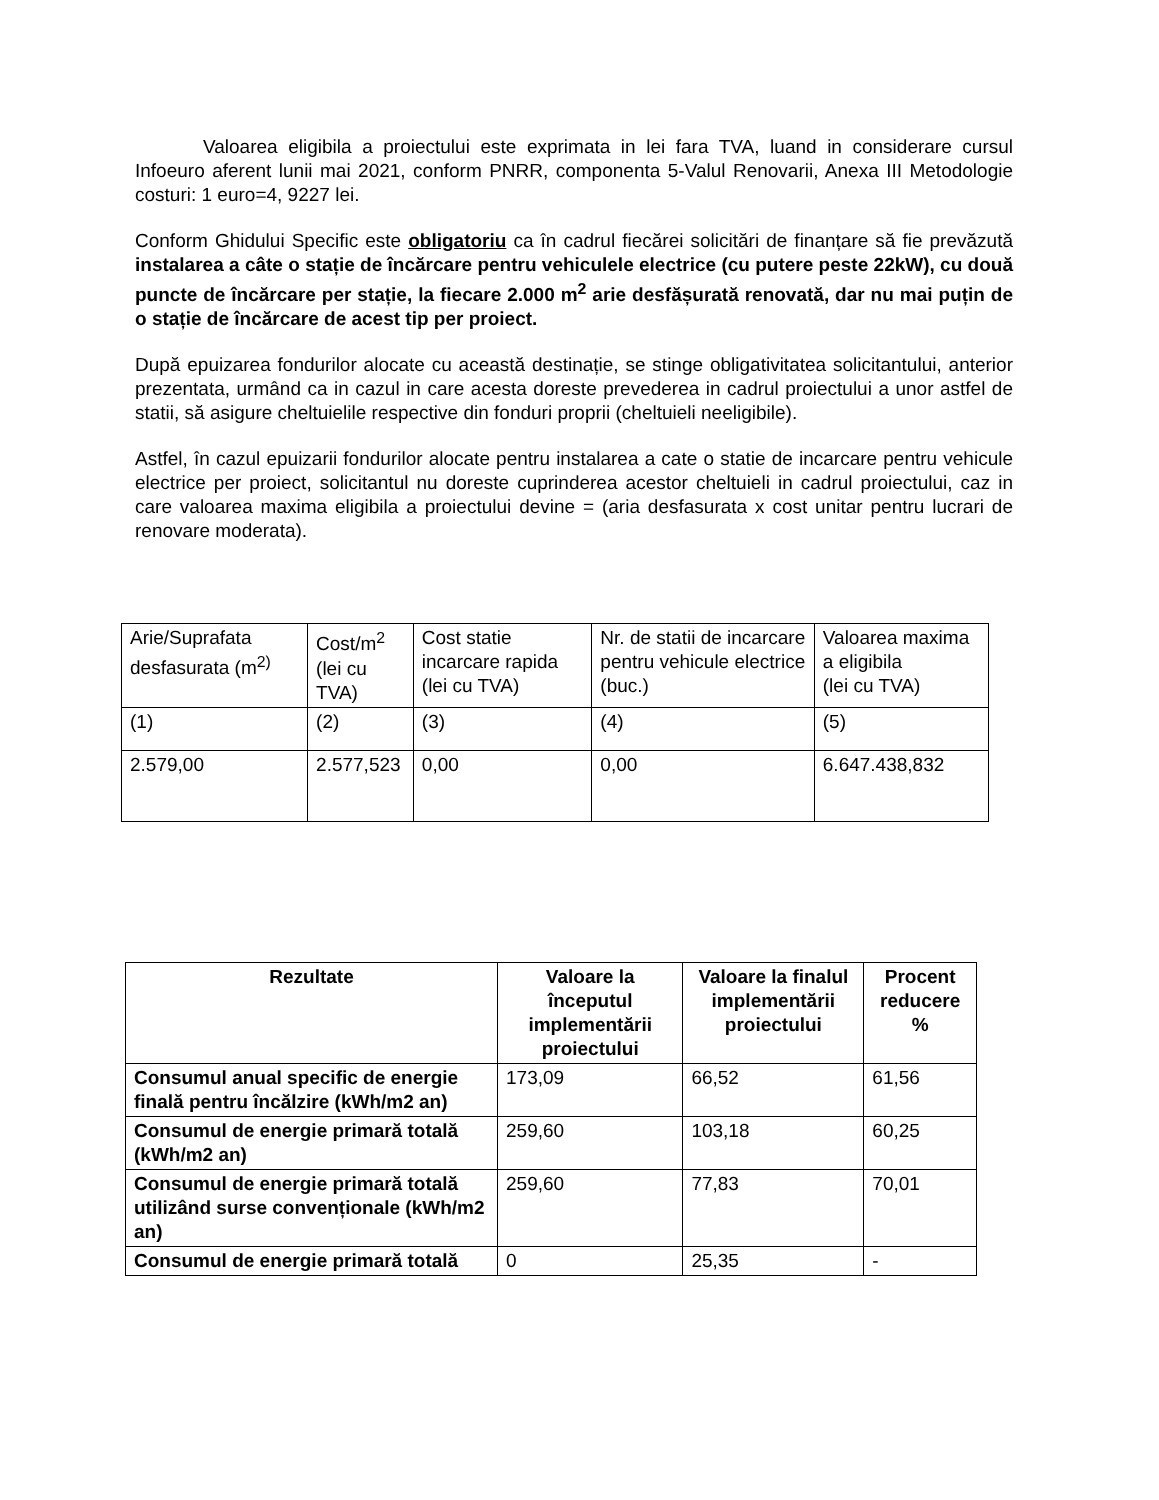Valoarea eligibila a proiectului este exprimata in lei fara TVA, luand in considerare cursul Infoeuro aferent lunii mai 2021, conform PNRR, componenta 5-Valul Renovarii, Anexa III Metodologie costuri: 1 euro=4, 9227 lei.
Conform Ghidului Specific este obligatoriu ca în cadrul fiecărei solicitări de finanțare să fie prevăzută instalarea a câte o stație de încărcare pentru vehiculele electrice (cu putere peste 22kW), cu două puncte de încărcare per stație, la fiecare 2.000 m<sup>2</sup> arie desfășurată renovată, dar nu mai puțin de o stație de încărcare de acest tip per proiect.
După epuizarea fondurilor alocate cu această destinație, se stinge obligativitatea solicitantului, anterior prezentata, urmând ca in cazul in care acesta doreste prevederea in cadrul proiectului a unor astfel de statii, să asigure cheltuielile respective din fonduri proprii (cheltuieli neeligibile).
Astfel, în cazul epuizarii fondurilor alocate pentru instalarea a cate o statie de incarcare pentru vehicule electrice per proiect, solicitantul nu doreste cuprinderea acestor cheltuieli in cadrul proiectului, caz in care valoarea maxima eligibila a proiectului devine = (aria desfasurata x cost unitar pentru lucrari de renovare moderata).
| Arie/Suprafata desfasurata (m<sup>2)</sup> | Cost/m<sup>2</sup> (lei cu TVA) | Cost statie incarcare rapida (lei cu TVA) | Nr. de statii de incarcare pentru vehicule electrice (buc.) | Valoarea maxima a eligibila (lei cu TVA) |
| (1) | (2) | (3) | (4) | (5) |
| 2.579,00 | 2.577,523 | 0,00 | 0,00 | 6.647.438,832 |
| Rezultate | Valoare la începutul implementării proiectului | Valoare la finalul implementării proiectului | Procent reducere % |
| --- | --- | --- | --- |
| Consumul anual specific de energie finală pentru încălzire (kWh/m2 an) | 173,09 | 66,52 | 61,56 |
| Consumul de energie primară totală (kWh/m2 an) | 259,60 | 103,18 | 60,25 |
| Consumul de energie primară totală utilizând surse convenționale (kWh/m2 an) | 259,60 | 77,83 | 70,01 |
| Consumul de energie primară totală | 0 | 25,35 | - |